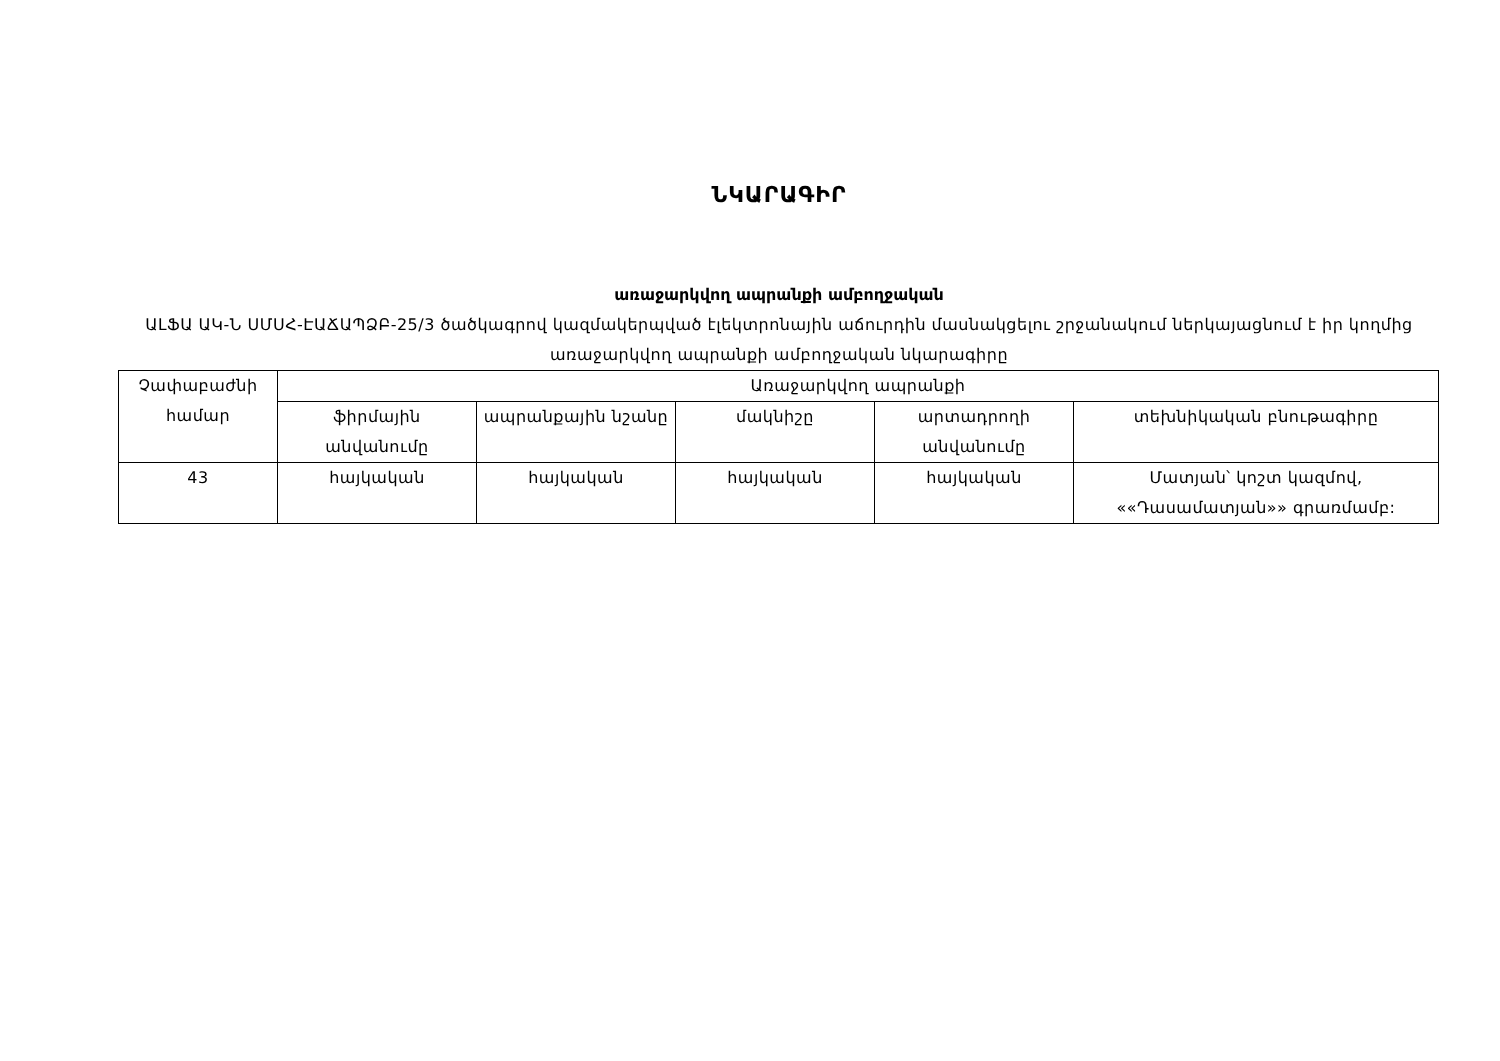ՆԿԱՐԱԳԻՐ
առաջարկվող ապրանքի ամբողջական
ԱԼՖԱ ԱԿ-Ն ՍՄՍՀ-ԷԱՃԱՊՁԲ-25/3 ծածկագրով կազմակերպված էլեկտրոնային աճուրդին մասնակցելու շրջանակում ներկայացնում է իր կողմից առաջարկվող ապրանքի ամբողջական նկարագիրը
| Չափաբաժնի համար | Առաջարկվող ապրանքի | | | | |
| --- | --- | --- | --- | --- | --- |
| | ֆիրմային անվանումը | ապրանքային նշանը | մակնիշը | արտադրողի անվանումը | տեխնիկական բնութագիրը |
| 43 | հայկական | հայկական | հայկական | հայկական | Մատյան՝ կոշտ կազմով, ««Դասամատյան»» գրառմամբ: |